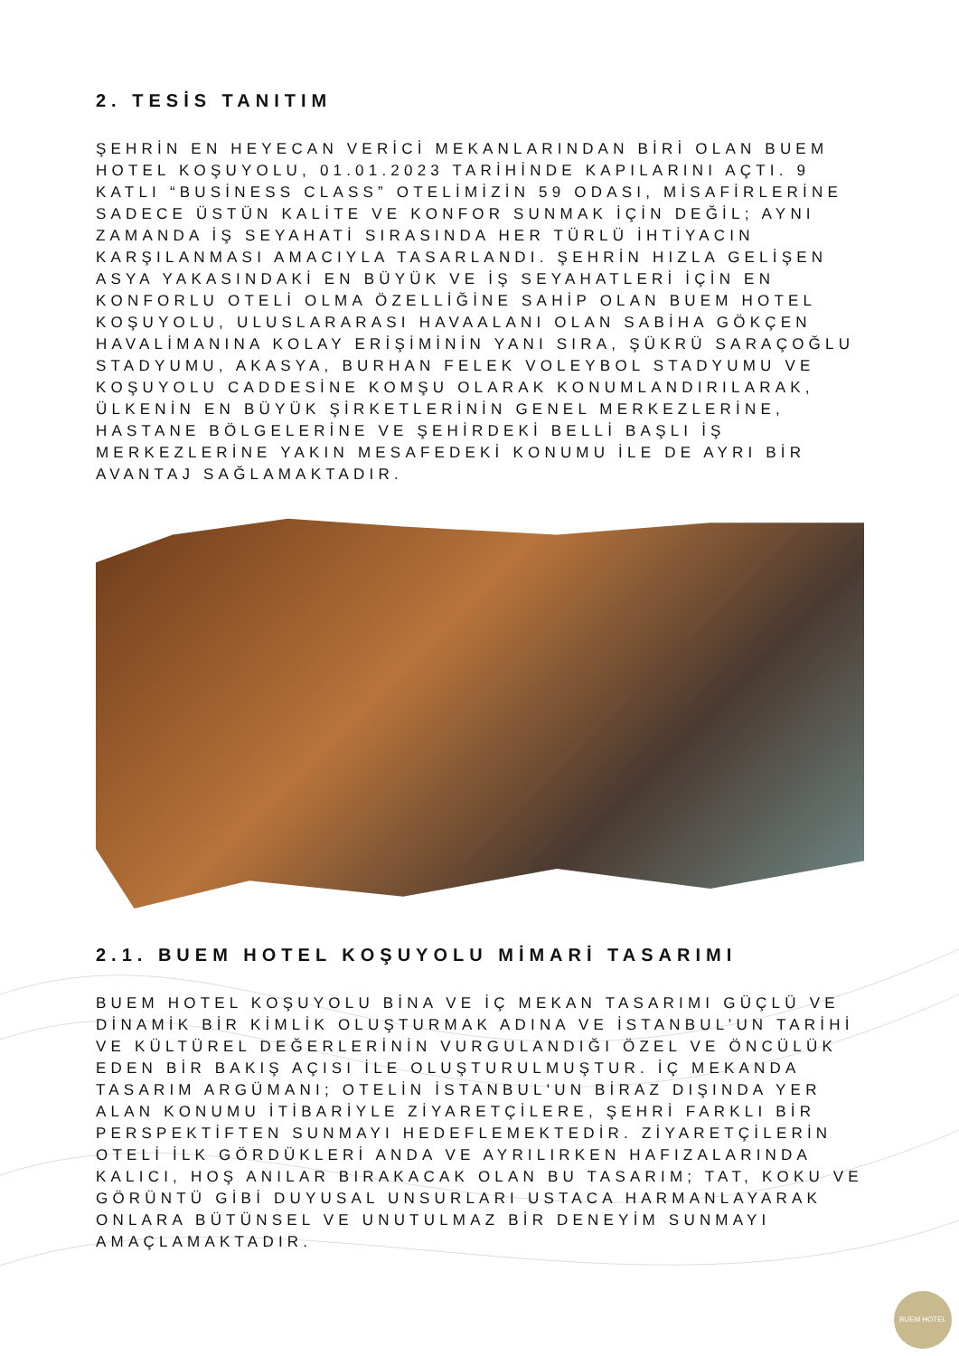2. TESİS TANITIM
ŞEHRİN EN HEYECAN VERİCİ MEKANLARINDAN BİRİ OLAN BUEM HOTEL KOŞUYOLU, 01.01.2023 TARİHİNDE KAPILARINI AÇTI. 9 KATLI “BUSİNESS CLASS” OTELİMİZİN 59 ODASI, MİSAFİRLERİNE SADECE ÜSTÜN KALİTE VE KONFOR SUNMAK İÇİN DEĞİL; AYNI ZAMANDA İŞ SEYAHATİ SIRASINDA HER TÜRLÜ İHTİYACIN KARŞILANMASI AMACIYLA TASARLANDI. ŞEHRİN HIZLA GELİŞEN ASYA YAKASINDAKİ EN BÜYÜK VE İŞ SEYAHATLERİ İÇİN EN KONFORLU OTELİ OLMA ÖZELLİĞİNE SAHİP OLAN BUEM HOTEL KOŞUYOLU, ULUSLARARASI HAVAALANI OLAN SABİHA GÖKÇEN HAVALİMANINA KOLAY ERİŞİMİNİN YANI SIRA, ŞÜKRÜ SARAÇOĞLU STADYUMU, AKASYA, BURHAN FELEK VOLEYBOL STADYUMU VE KOŞUYOLU CADDESİNE KOMŞU OLARAK KONUMLANDIRILARAK, ÜLKENİN EN BÜYÜK ŞİRKETLERİNİN GENEL MERKEZLERİNE, HASTANE BÖLGELERİNE VE ŞEHİRDEKİ BELLİ BAŞLI İŞ MERKEZLERİNE YAKIN MESAFEDEKİ KONUMU İLE DE AYRI BİR AVANTAJ SAĞLAMAKTADIR.
2.1. BUEM HOTEL KOŞUYOLU MİMARİ TASARIMI
BUEM HOTEL KOŞUYOLU BİNA VE İÇ MEKAN TASARIMI GÜÇLÜ VE DİNAMİK BİR KİMLİK OLUŞTURMAK ADINA VE İSTANBUL’UN TARİHİ VE KÜLTÜREL DEĞERLERİNİN VURGULANDIĞI ÖZEL VE ÖNCÜLÜK EDEN BİR BAKIŞ AÇISI İLE OLUŞTURULMUŞTUR. İÇ MEKANDA TASARIM ARGÜMANI; OTELİN İSTANBUL'UN BİRAZ DIŞINDA YER ALAN KONUMU İTİBARİYLE ZİYARETÇİLERE, ŞEHRİ FARKLI BİR PERSPEKTİFTEN SUNMAYI HEDEFLEMEKTEDİR. ZİYARETÇİLERİN OTELİ İLK GÖRDÜKLERİ ANDA VE AYRILIRKEN HAFIZALARINDA KALICI, HOŞ ANILAR BIRAKACAK OLAN BU TASARIM; TAT, KOKU VE GÖRÜNTÜ GİBİ DUYUSAL UNSURLARI USTACA HARMANLAYARAK ONLARA BÜTÜNSEL VE UNUTULMAZ BİR DENEYİM SUNMAYI AMAÇLAMAKTADIR.
BUEM HOTEL